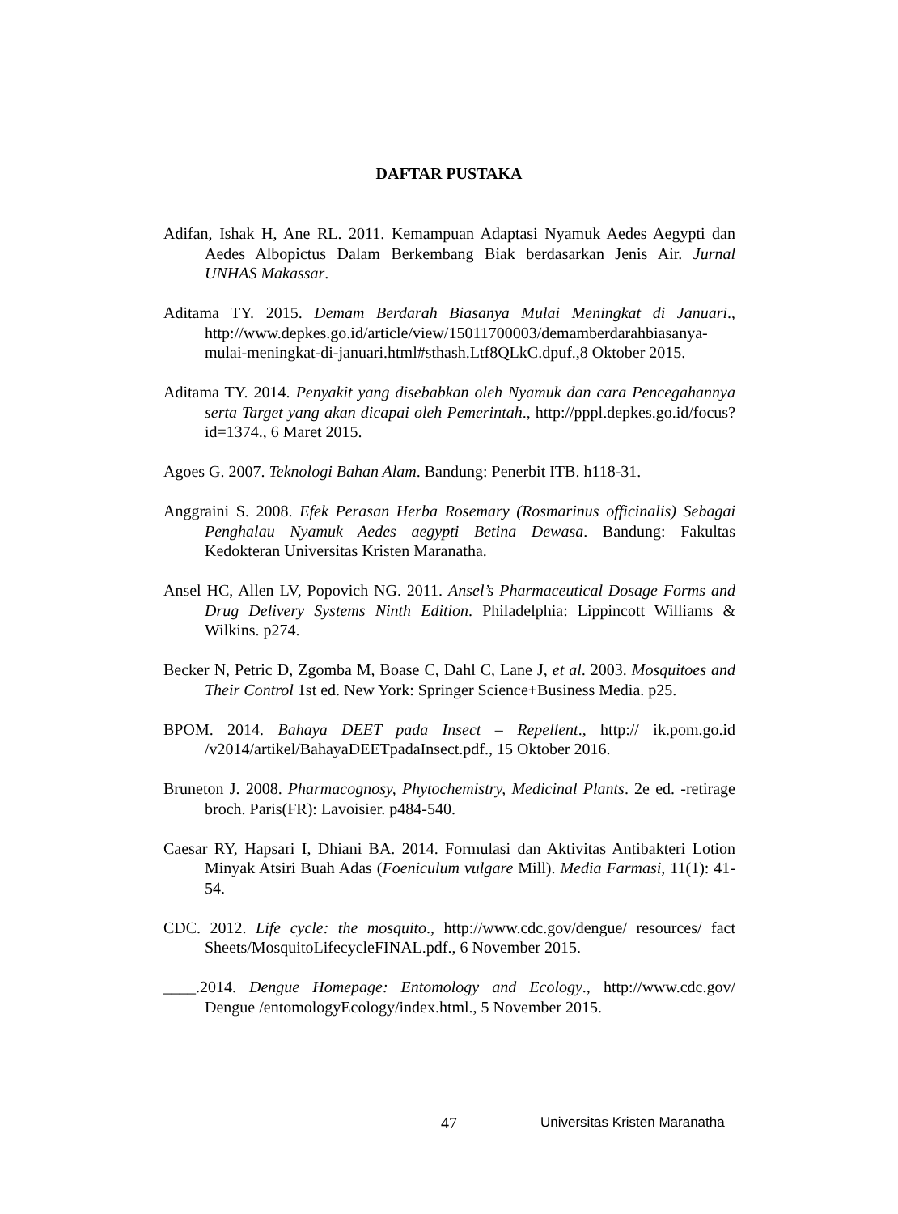DAFTAR PUSTAKA
Adifan, Ishak H, Ane RL. 2011. Kemampuan Adaptasi Nyamuk Aedes Aegypti dan Aedes Albopictus Dalam Berkembang Biak berdasarkan Jenis Air. Jurnal UNHAS Makassar.
Aditama TY. 2015. Demam Berdarah Biasanya Mulai Meningkat di Januari., http://www.depkes.go.id/article/view/15011700003/demamberdarahbiasanya-mulai-meningkat-di-januari.html#sthash.Ltf8QLkC.dpuf.,8 Oktober 2015.
Aditama TY. 2014. Penyakit yang disebabkan oleh Nyamuk dan cara Pencegahannya serta Target yang akan dicapai oleh Pemerintah., http://pppl.depkes.go.id/focus?id=1374., 6 Maret 2015.
Agoes G. 2007. Teknologi Bahan Alam. Bandung: Penerbit ITB. h118-31.
Anggraini S. 2008. Efek Perasan Herba Rosemary (Rosmarinus officinalis) Sebagai Penghalau Nyamuk Aedes aegypti Betina Dewasa. Bandung: Fakultas Kedokteran Universitas Kristen Maranatha.
Ansel HC, Allen LV, Popovich NG. 2011. Ansel’s Pharmaceutical Dosage Forms and Drug Delivery Systems Ninth Edition. Philadelphia: Lippincott Williams & Wilkins. p274.
Becker N, Petric D, Zgomba M, Boase C, Dahl C, Lane J, et al. 2003. Mosquitoes and Their Control 1st ed. New York: Springer Science+Business Media. p25.
BPOM. 2014. Bahaya DEET pada Insect – Repellent., http:// ik.pom.go.id /v2014/artikel/BahayaDEETpadaInsect.pdf., 15 Oktober 2016.
Bruneton J. 2008. Pharmacognosy, Phytochemistry, Medicinal Plants. 2e ed. -retirage broch. Paris(FR): Lavoisier. p484-540.
Caesar RY, Hapsari I, Dhiani BA. 2014. Formulasi dan Aktivitas Antibakteri Lotion Minyak Atsiri Buah Adas (Foeniculum vulgare Mill). Media Farmasi, 11(1): 41-54.
CDC. 2012. Life cycle: the mosquito., http://www.cdc.gov/dengue/ resources/ fact Sheets/MosquitoLifecycleFINAL.pdf., 6 November 2015.
____.2014. Dengue Homepage: Entomology and Ecology., http://www.cdc.gov/ Dengue /entomologyEcology/index.html., 5 November 2015.
47 Universitas Kristen Maranatha